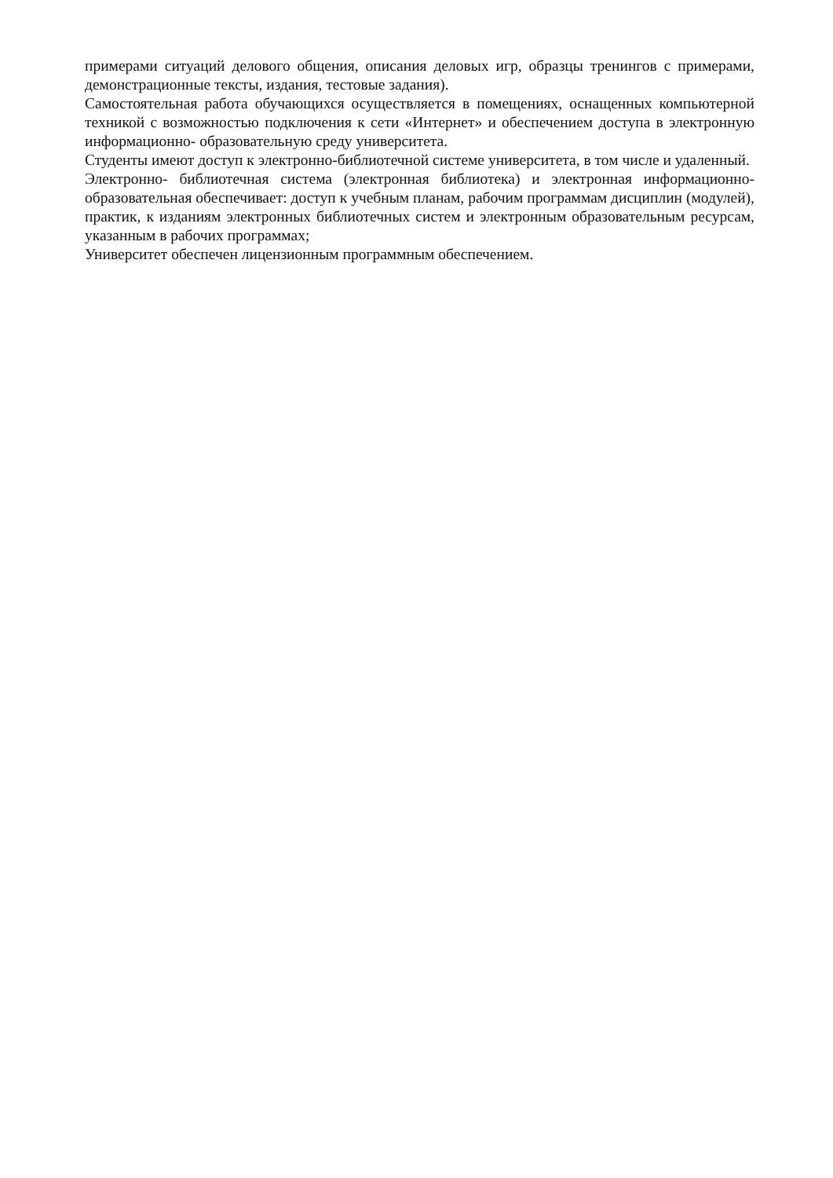примерами ситуаций делового общения, описания деловых игр, образцы тренингов с примерами, демонстрационные тексты, издания, тестовые задания).
Самостоятельная работа обучающихся осуществляется в помещениях, оснащенных компьютерной техникой с возможностью подключения к сети «Интернет» и обеспечением доступа в электронную информационно- образовательную среду университета.
Студенты имеют доступ к электронно-библиотечной системе университета, в том числе и удаленный.
Электронно- библиотечная система (электронная библиотека) и электронная информационно- образовательная обеспечивает: доступ к учебным планам, рабочим программам дисциплин (модулей), практик, к изданиям электронных библиотечных систем и электронным образовательным ресурсам, указанным в рабочих программах;
Университет обеспечен лицензионным программным обеспечением.